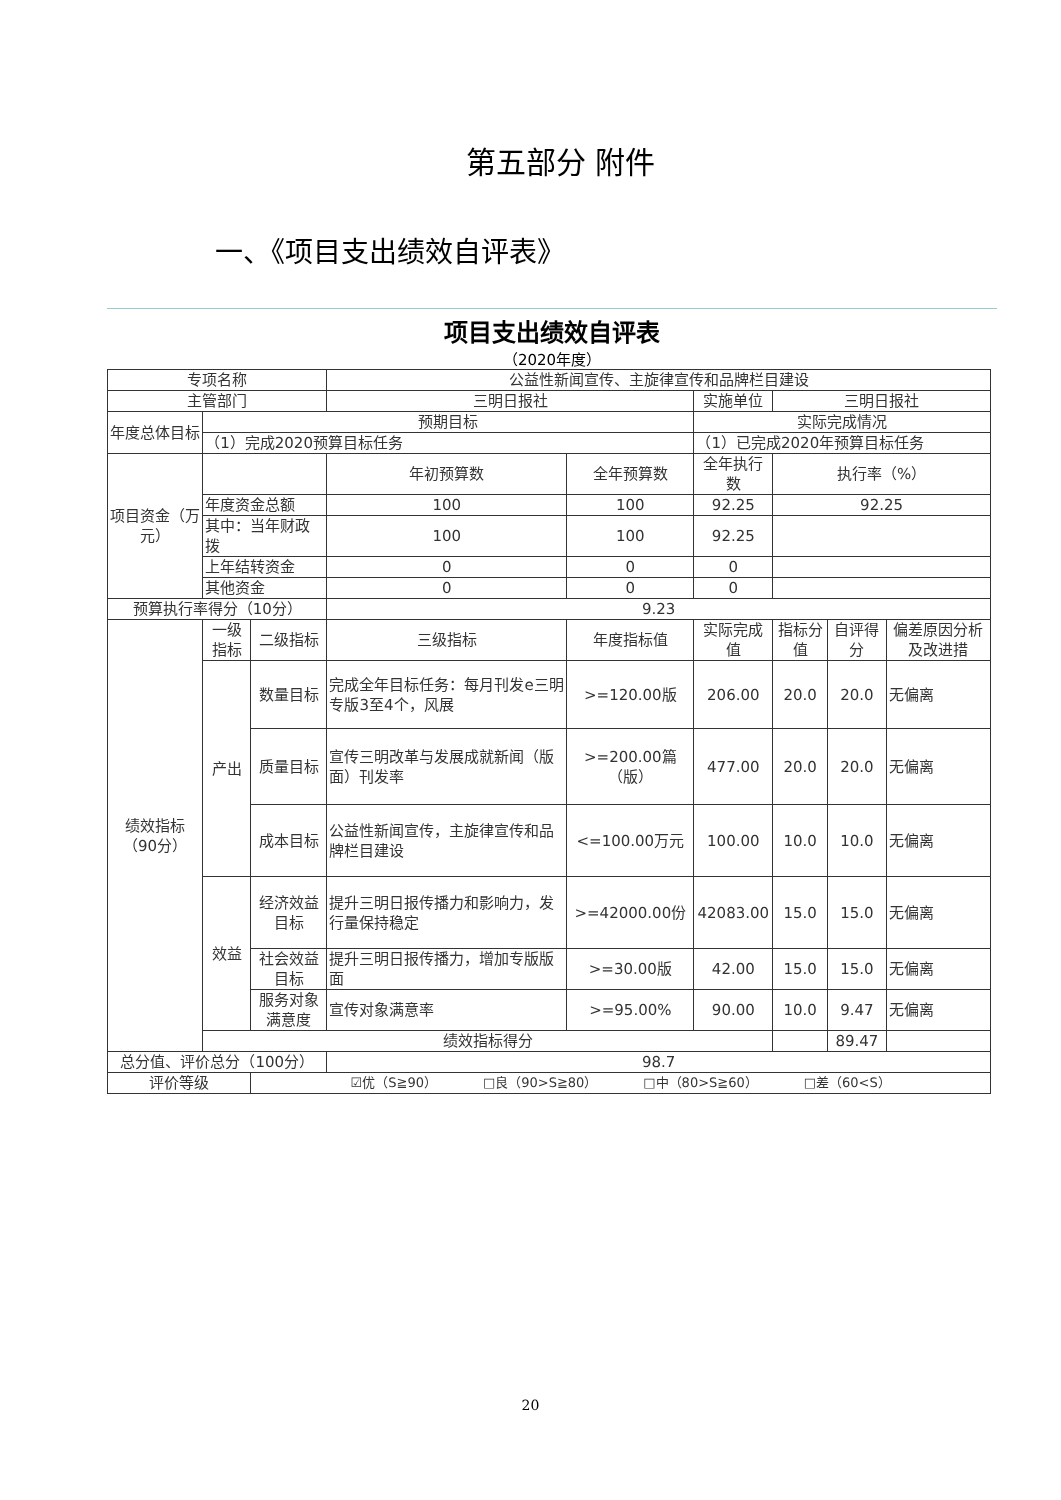第五部分 附件
一、《项目支出绩效自评表》
项目支出绩效自评表
（2020年度）
| 专项名称 | | | 公益性新闻宣传、主旋律宣传和品牌栏目建设 | | | | | | |
| 主管部门 | | | 三明日报社 | | | 实施单位 | 三明日报社 | | |
| 年度总体目标 | 预期目标 | | | | | 实际完成情况 | | | |
| | （1）完成2020预算目标任务 | | | | | （1）已完成2020年预算目标任务 | | | |
| 项目资金（万元） | | | 年初预算数 | 全年预算数 | | 全年执行数 | 执行率（%） | | |
| | 年度资金总额 | | 100 | 100 | | 92.25 | 92.25 | | |
| | 其中：当年财政拨 | | 100 | 100 | | 92.25 | | | |
| | 上年结转资金 | | 0 | 0 | | 0 | | | |
| | 其他资金 | | 0 | 0 | | 0 | | | |
| 预算执行率得分（10分） | | | 9.23 | | | | | | |
| 绩效指标（90分） | 一级指标 | 二级指标 | 三级指标 | | 年度指标值 | 实际完成值 | 指标分值 | 自评得分 | 偏差原因分析及改进措 |
| | 产出 | 数量目标 | 完成全年目标任务：每月刊发e三明专版3至4个，风展 | | >=120.00版 | 206.00 | 20.0 | 20.0 | 无偏离 |
| | | 质量目标 | 宣传三明改革与发展成就新闻（版面）刊发率 | | >=200.00篇（版） | 477.00 | 20.0 | 20.0 | 无偏离 |
| | | 成本目标 | 公益性新闻宣传，主旋律宣传和品牌栏目建设 | | <=100.00万元 | 100.00 | 10.0 | 10.0 | 无偏离 |
| | 效益 | 经济效益目标 | 提升三明日报传播力和影响力，发行量保持稳定 | | >=42000.00份 | 42083.00 | 15.0 | 15.0 | 无偏离 |
| | | 社会效益目标 | 提升三明日报传播力，增加专版版面 | | >=30.00版 | 42.00 | 15.0 | 15.0 | 无偏离 |
| | | 服务对象满意度 | 宣传对象满意率 | | >=95.00% | 90.00 | 10.0 | 9.47 | 无偏离 |
| | 绩效指标得分 | | | | | | | 89.47 | |
| 总分值、评价总分（100分） | | | 98.7 | | | | | | |
| 评价等级 | | ☑优（S≧90） □良（90>S≧80） □中（80>S≧60） □差（60<S） | | | | | | | |
20